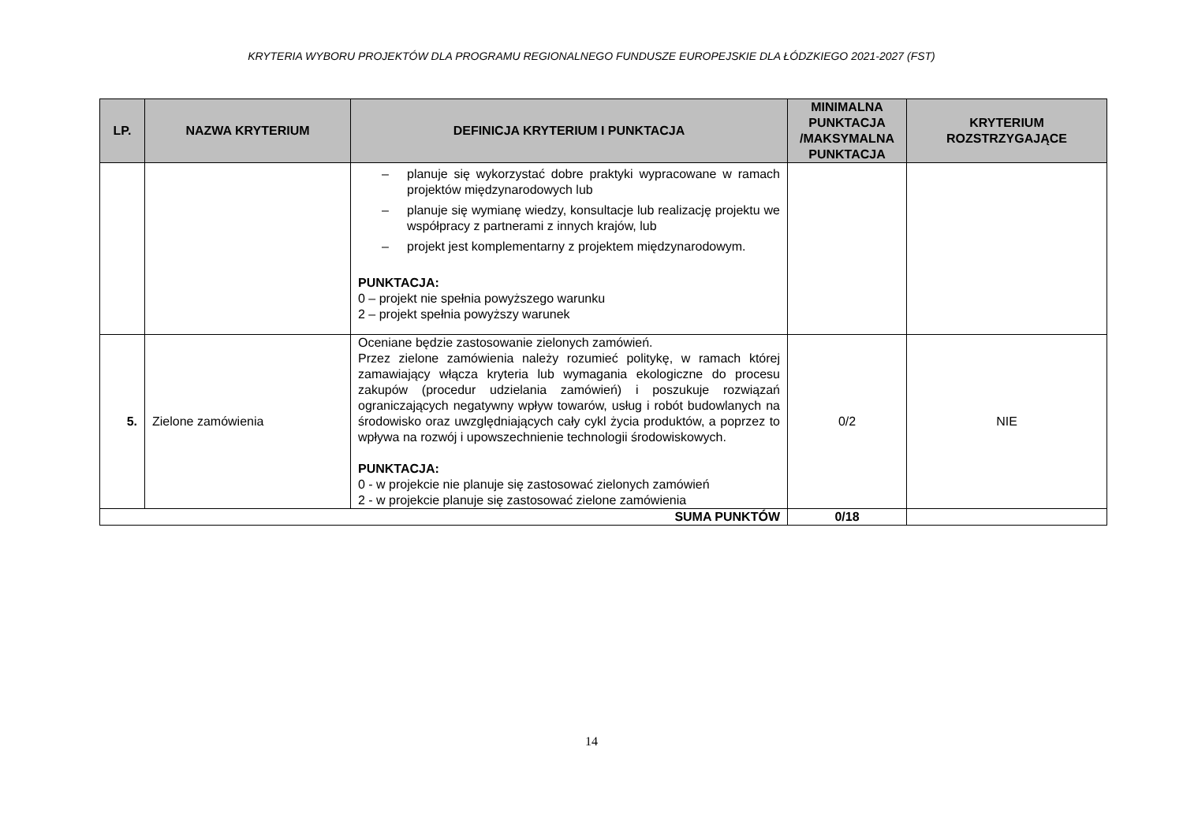KRYTERIA WYBORU PROJEKTÓW DLA PROGRAMU REGIONALNEGO FUNDUSZE EUROPEJSKIE DLA ŁÓDZKIEGO 2021-2027 (FST)
| LP. | NAZWA KRYTERIUM | DEFINICJA KRYTERIUM I PUNKTACJA | MINIMALNA PUNKTACJA /MAKSYMALNA PUNKTACJA | KRYTERIUM ROZSTRZYGAJĄCE |
| --- | --- | --- | --- | --- |
| | | – planuje się wykorzystać dobre praktyki wypracowane w ramach projektów międzynarodowych lub – planuje się wymianę wiedzy, konsultacje lub realizację projektu we współpracy z partnerami z innych krajów, lub – projekt jest komplementarny z projektem międzynarodowym. PUNKTACJA: 0 – projekt nie spełnia powyższego warunku 2 – projekt spełnia powyższy warunek | | |
| 5. | Zielone zamówienia | Oceniane będzie zastosowanie zielonych zamówień. Przez zielone zamówienia należy rozumieć politykę, w ramach której zamawiający włącza kryteria lub wymagania ekologiczne do procesu zakupów (procedur udzielania zamówień) i poszukuje rozwiązań ograniczających negatywny wpływ towarów, usług i robót budowlanych na środowisko oraz uwzględniających cały cykl życia produktów, a poprzez to wpływa na rozwój i upowszechnienie technologii środowiskowych. PUNKTACJA: 0 - w projekcie nie planuje się zastosować zielonych zamówień 2 - w projekcie planuje się zastosować zielone zamówienia | 0/2 | NIE |
| SUMA PUNKTÓW | | | 0/18 | |
14